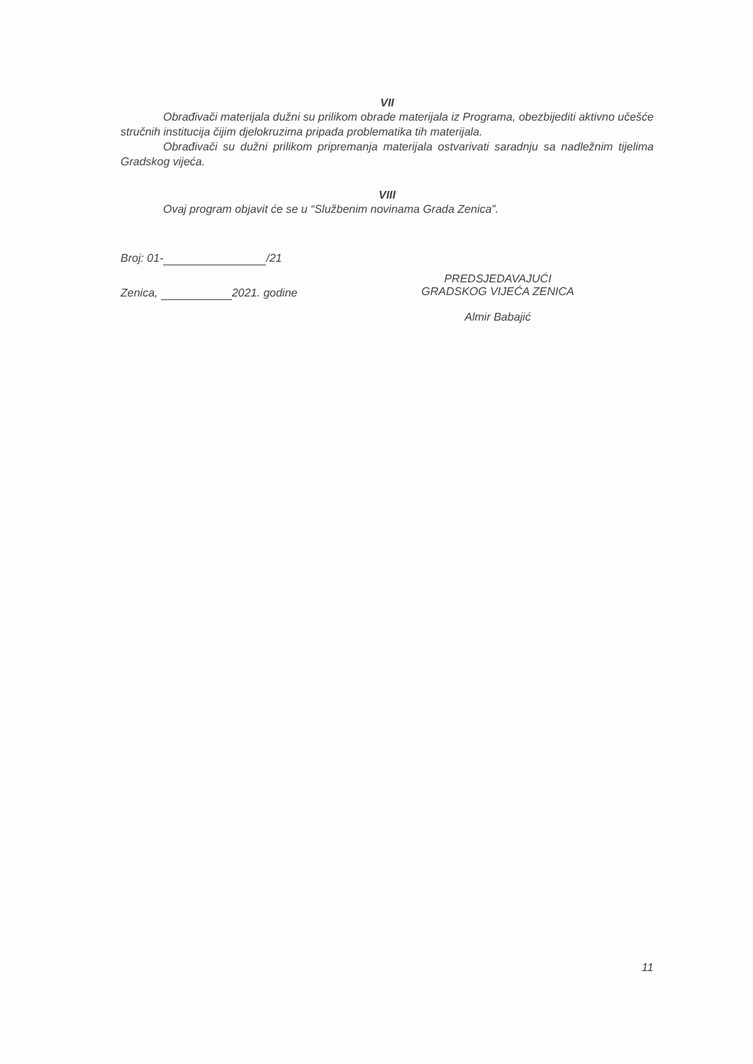VII
Obrađivači materijala dužni su prilikom obrade materijala iz Programa, obezbijediti aktivno učešće stručnih institucija čijim djelokruzima pripada problematika tih materijala.
Obrađivači su dužni prilikom pripremanja materijala ostvarivati saradnju sa nadležnim tijelima Gradskog vijeća.
VIII
Ovaj program objavit će se u “Službenim novinama Grada Zenica”.
Broj: 01- /21
Zenica, 2021. godine
PREDSJEDAVAJUĆI
GRADSKOG VIJEĆA ZENICA
Almir Babajić
11